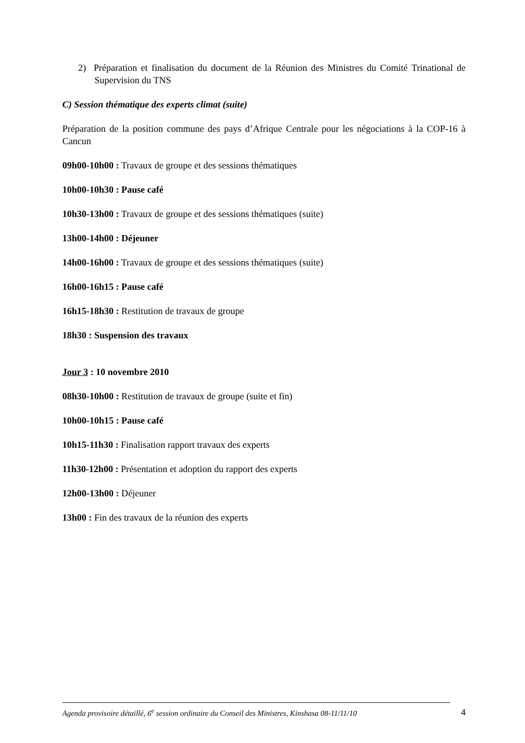2) Préparation et finalisation du document de la Réunion des Ministres du Comité Trinational de Supervision du TNS
C) Session thématique des experts climat (suite)
Préparation de la position commune des pays d’Afrique Centrale pour les négociations à la COP-16 à Cancun
09h00-10h00 : Travaux de groupe et des sessions thématiques
10h00-10h30 : Pause café
10h30-13h00 : Travaux de groupe et des sessions thématiques (suite)
13h00-14h00 : Déjeuner
14h00-16h00 : Travaux de groupe et des sessions thématiques (suite)
16h00-16h15 : Pause café
16h15-18h30 : Restitution de travaux de groupe
18h30 : Suspension des travaux
Jour 3 : 10 novembre 2010
08h30-10h00 : Restitution de travaux de groupe (suite et fin)
10h00-10h15 : Pause café
10h15-11h30 : Finalisation rapport travaux des experts
11h30-12h00 : Présentation et adoption du rapport des experts
12h00-13h00 : Déjeuner
13h00 : Fin des travaux de la réunion des experts
Agenda provisoire détaillé, 6<sup>e</sup> session ordinaire du Conseil des Ministres, Kinshasa 08-11/11/10 4